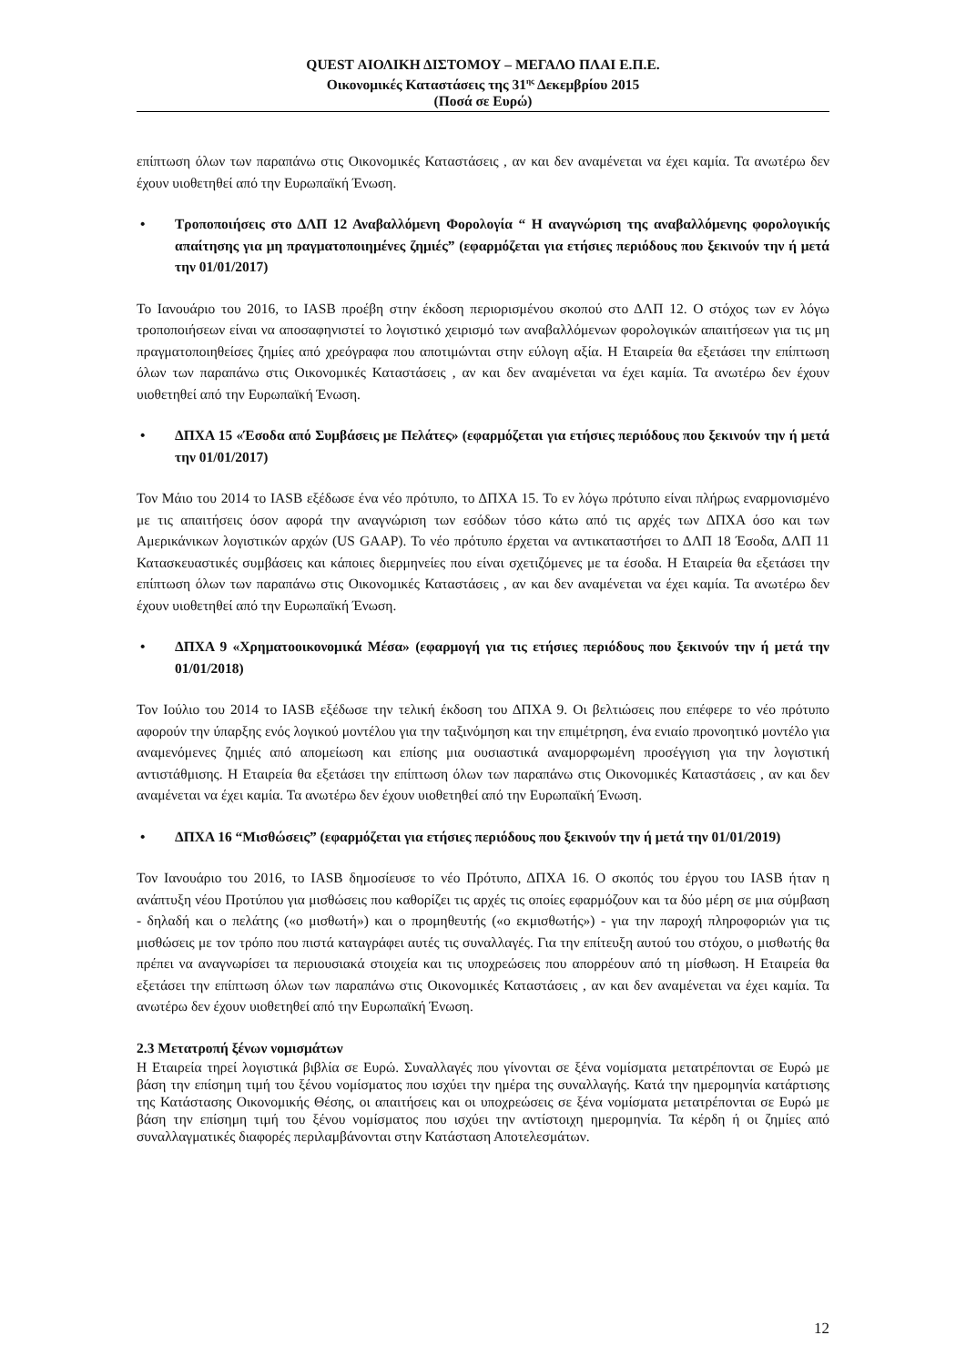QUEST ΑΙΟΛΙΚΗ ΔΙΣΤΟΜΟΥ – ΜΕΓΑΛΟ ΠΛΑΙ Ε.Π.Ε.
Οικονομικές Καταστάσεις της 31<sup>ης</sup> Δεκεμβρίου 2015
(Ποσά σε Ευρώ)
επίπτωση όλων των παραπάνω στις Οικονομικές Καταστάσεις , αν και δεν αναμένεται να έχει καμία. Τα ανωτέρω δεν έχουν υιοθετηθεί από την Ευρωπαϊκή Ένωση.
• Τροποποιήσεις στο ΔΛΠ 12 Αναβαλλόμενη Φορολογία “ Η αναγνώριση της αναβαλλόμενης φορολογικής απαίτησης για μη πραγματοποιημένες ζημιές” (εφαρμόζεται για ετήσιες περιόδους που ξεκινούν την ή μετά την 01/01/2017)
Το Ιανουάριο του 2016, το IASB προέβη στην έκδοση περιορισμένου σκοπού στο ΔΛΠ 12. Ο στόχος των εν λόγω τροποποιήσεων είναι να αποσαφηνιστεί το λογιστικό χειρισμό των αναβαλλόμενων φορολογικών απαιτήσεων για τις μη πραγματοποιηθείσες ζημίες από χρεόγραφα που αποτιμώνται στην εύλογη αξία. Η Εταιρεία θα εξετάσει την επίπτωση όλων των παραπάνω στις Οικονομικές Καταστάσεις , αν και δεν αναμένεται να έχει καμία. Τα ανωτέρω δεν έχουν υιοθετηθεί από την Ευρωπαϊκή Ένωση.
• ΔΠΧΑ 15 «Έσοδα από Συμβάσεις με Πελάτες» (εφαρμόζεται για ετήσιες περιόδους που ξεκινούν την ή μετά την 01/01/2017)
Τον Μάιο του 2014 το IASB εξέδωσε ένα νέο πρότυπο, το ΔΠΧΑ 15. Το εν λόγω πρότυπο είναι πλήρως εναρμονισμένο με τις απαιτήσεις όσον αφορά την αναγνώριση των εσόδων τόσο κάτω από τις αρχές των ΔΠΧΑ όσο και των Αμερικάνικων λογιστικών αρχών (US GAAP). Το νέο πρότυπο έρχεται να αντικαταστήσει το ΔΛΠ 18 Έσοδα, ΔΛΠ 11 Κατασκευαστικές συμβάσεις και κάποιες διερμηνείες που είναι σχετιζόμενες με τα έσοδα. Η Εταιρεία θα εξετάσει την επίπτωση όλων των παραπάνω στις Οικονομικές Καταστάσεις , αν και δεν αναμένεται να έχει καμία. Τα ανωτέρω δεν έχουν υιοθετηθεί από την Ευρωπαϊκή Ένωση.
• ΔΠΧΑ 9 «Χρηματοοικονομικά Μέσα» (εφαρμογή για τις ετήσιες περιόδους που ξεκινούν την ή μετά την 01/01/2018)
Τον Ιούλιο του 2014 το IASB εξέδωσε την τελική έκδοση του ΔΠΧΑ 9. Οι βελτιώσεις που επέφερε το νέο πρότυπο αφορούν την ύπαρξης ενός λογικού μοντέλου για την ταξινόμηση και την επιμέτρηση, ένα ενιαίο προνοητικό μοντέλο για αναμενόμενες ζημιές από απομείωση και επίσης μια ουσιαστικά αναμορφωμένη προσέγγιση για την λογιστική αντιστάθμισης. Η Εταιρεία θα εξετάσει την επίπτωση όλων των παραπάνω στις Οικονομικές Καταστάσεις , αν και δεν αναμένεται να έχει καμία. Τα ανωτέρω δεν έχουν υιοθετηθεί από την Ευρωπαϊκή Ένωση.
• ΔΠΧΑ 16 “Μισθώσεις” (εφαρμόζεται για ετήσιες περιόδους που ξεκινούν την ή μετά την 01/01/2019)
Τον Ιανουάριο του 2016, το IASB δημοσίευσε το νέο Πρότυπο, ΔΠΧΑ 16. Ο σκοπός του έργου του IASB ήταν η ανάπτυξη νέου Προτύπου για μισθώσεις που καθορίζει τις αρχές τις οποίες εφαρμόζουν και τα δύο μέρη σε μια σύμβαση - δηλαδή και ο πελάτης («ο μισθωτή») και ο προμηθευτής («ο εκμισθωτής») - για την παροχή πληροφοριών για τις μισθώσεις με τον τρόπο που πιστά καταγράφει αυτές τις συναλλαγές. Για την επίτευξη αυτού του στόχου, ο μισθωτής θα πρέπει να αναγνωρίσει τα περιουσιακά στοιχεία και τις υποχρεώσεις που απορρέουν από τη μίσθωση. Η Εταιρεία θα εξετάσει την επίπτωση όλων των παραπάνω στις Οικονομικές Καταστάσεις , αν και δεν αναμένεται να έχει καμία. Τα ανωτέρω δεν έχουν υιοθετηθεί από την Ευρωπαϊκή Ένωση.
2.3 Μετατροπή ξένων νομισμάτων
Η Εταιρεία τηρεί λογιστικά βιβλία σε Ευρώ. Συναλλαγές που γίνονται σε ξένα νομίσματα μετατρέπονται σε Ευρώ με βάση την επίσημη τιμή του ξένου νομίσματος που ισχύει την ημέρα της συναλλαγής. Κατά την ημερομηνία κατάρτισης της Κατάστασης Οικονομικής Θέσης, οι απαιτήσεις και οι υποχρεώσεις σε ξένα νομίσματα μετατρέπονται σε Ευρώ με βάση την επίσημη τιμή του ξένου νομίσματος που ισχύει την αντίστοιχη ημερομηνία. Τα κέρδη ή οι ζημίες από συναλλαγματικές διαφορές περιλαμβάνονται στην Κατάσταση Αποτελεσμάτων.
12